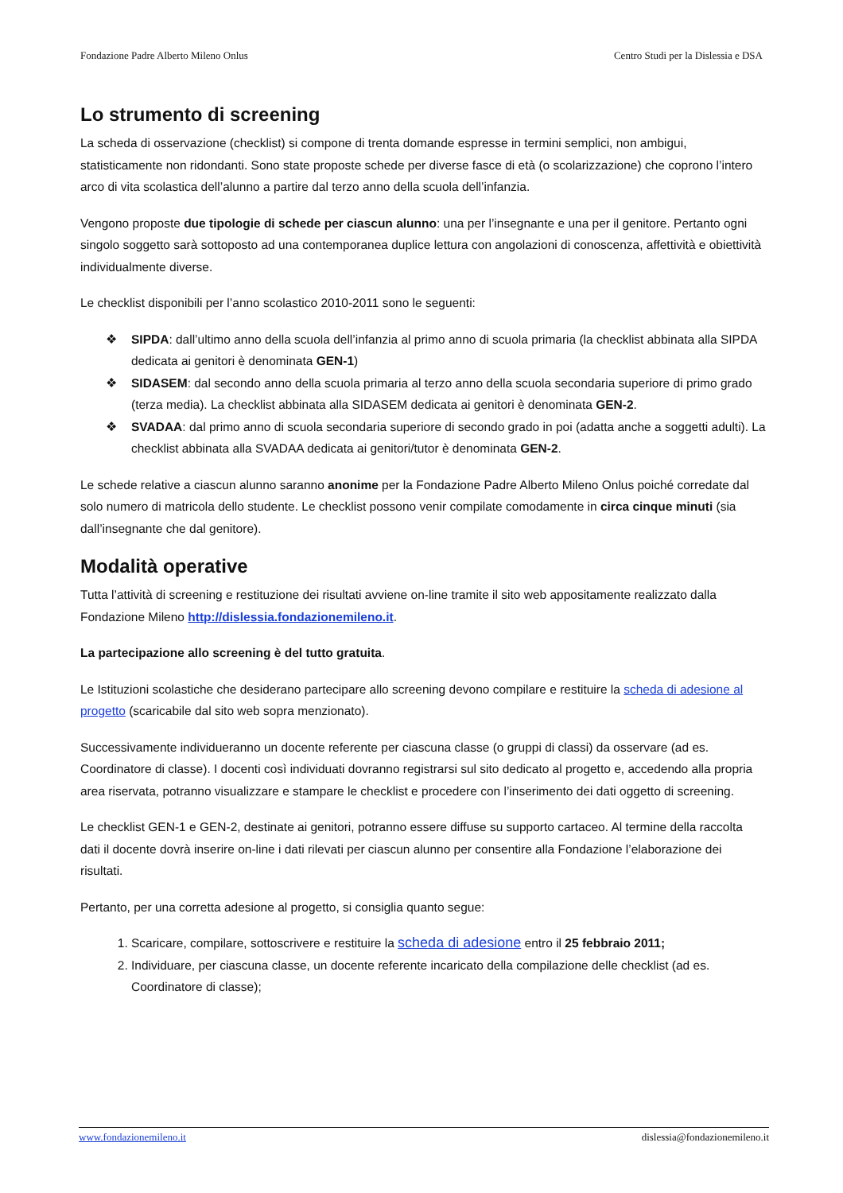Fondazione Padre Alberto Mileno Onlus Centro Studi per la Dislessia e DSA
Lo strumento di screening
La scheda di osservazione (checklist) si compone di trenta domande espresse in termini semplici, non ambigui, statisticamente non ridondanti. Sono state proposte schede per diverse fasce di età (o scolarizzazione) che coprono l’intero arco di vita scolastica dell’alunno a partire dal terzo anno della scuola dell’infanzia.
Vengono proposte due tipologie di schede per ciascun alunno: una per l’insegnante e una per il genitore. Pertanto ogni singolo soggetto sarà sottoposto ad una contemporanea duplice lettura con angolazioni di conoscenza, affettività e obiettività individualmente diverse.
Le checklist disponibili per l’anno scolastico 2010-2011 sono le seguenti:
❖ SIPDA: dall’ultimo anno della scuola dell’infanzia al primo anno di scuola primaria (la checklist abbinata alla SIPDA dedicata ai genitori è denominata GEN-1)
❖ SIDASEM: dal secondo anno della scuola primaria al terzo anno della scuola secondaria superiore di primo grado (terza media). La checklist abbinata alla SIDASEM dedicata ai genitori è denominata GEN-2.
❖ SVADAA: dal primo anno di scuola secondaria superiore di secondo grado in poi (adatta anche a soggetti adulti). La checklist abbinata alla SVADAA dedicata ai genitori/tutor è denominata GEN-2.
Le schede relative a ciascun alunno saranno anonime per la Fondazione Padre Alberto Mileno Onlus poiché corredate dal solo numero di matricola dello studente. Le checklist possono venir compilate comodamente in circa cinque minuti (sia dall’insegnante che dal genitore).
Modalità operative
Tutta l’attività di screening e restituzione dei risultati avviene on-line tramite il sito web appositamente realizzato dalla Fondazione Mileno http://dislessia.fondazionemileno.it.
La partecipazione allo screening è del tutto gratuita.
Le Istituzioni scolastiche che desiderano partecipare allo screening devono compilare e restituire la scheda di adesione al progetto (scaricabile dal sito web sopra menzionato).
Successivamente individueranno un docente referente per ciascuna classe (o gruppi di classi) da osservare (ad es. Coordinatore di classe). I docenti così individuati dovranno registrarsi sul sito dedicato al progetto e, accedendo alla propria area riservata, potranno visualizzare e stampare le checklist e procedere con l’inserimento dei dati oggetto di screening.
Le checklist GEN-1 e GEN-2, destinate ai genitori, potranno essere diffuse su supporto cartaceo. Al termine della raccolta dati il docente dovrà inserire on-line i dati rilevati per ciascun alunno per consentire alla Fondazione l’elaborazione dei risultati.
Pertanto, per una corretta adesione al progetto, si consiglia quanto segue:
1. Scaricare, compilare, sottoscrivere e restituire la scheda di adesione entro il 25 febbraio 2011;
2. Individuare, per ciascuna classe, un docente referente incaricato della compilazione delle checklist (ad es. Coordinatore di classe);
www.fondazionemileno.it dislessia@fondazionemileno.it